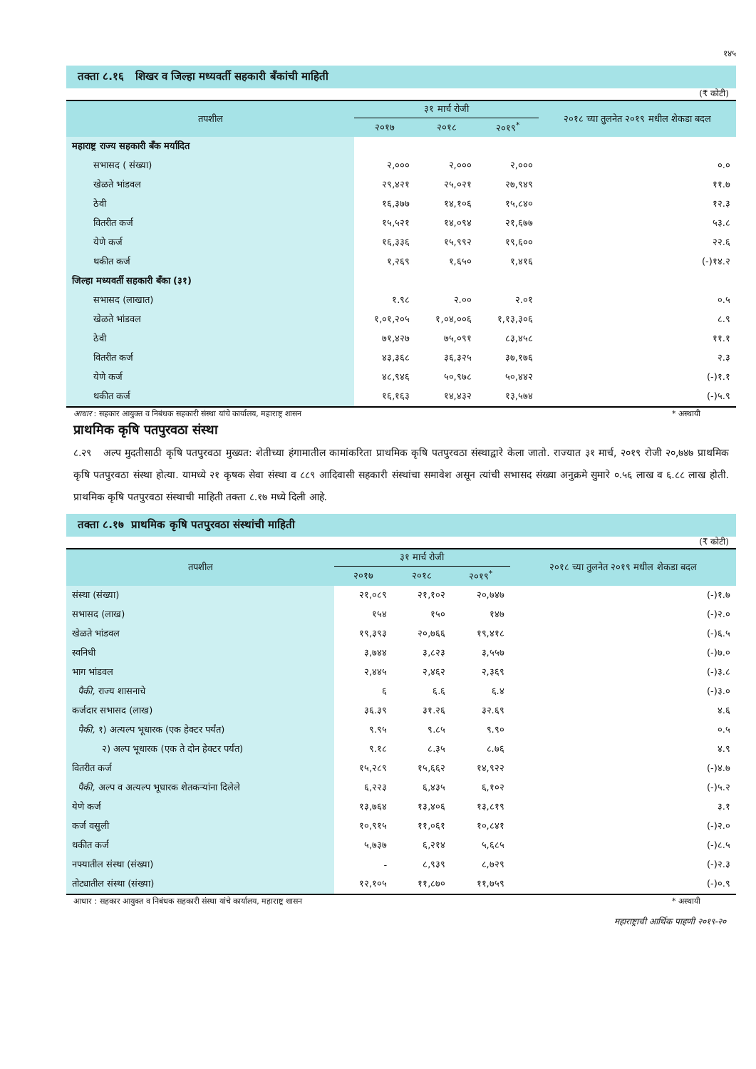१४५
तक्ता ८.१६ शिखर व जिल्हा मध्यवर्ती सहकारी बँकांची माहिती
(₹ कोटी)
| तपशील | ३१ मार्च रोजी | | | २०१८ च्या तुलनेत २०१९ मधील शेकडा बदल |
| --- | --- | --- | --- | --- |
| | २०१७ | २०१८ | २०१९<sup>*</sup> | |
| महाराष्ट्र राज्य सहकारी बँक मर्यादित | | | | |
| सभासद ( संख्या) | २,००० | २,००० | २,००० | ०.० |
| खेळते भांडवल | २९,४२१ | २५,०२१ | २७,९४९ | ११.७ |
| ठेवी | १६,३७७ | १४,१०६ | १५,८४० | १२.३ |
| वितरीत कर्ज | १५,५२१ | १४,०९४ | २१,६७७ | ५३.८ |
| येणे कर्ज | १६,३३६ | १५,९९२ | १९,६०० | २२.६ |
| थकीत कर्ज | १,२६९ | १,६५० | १,४१६ | (-)१४.२ |
| जिल्हा मध्यवर्ती सहकारी बँका (३१) | | | | |
| सभासद (लाखात) | १.९८ | २.०० | २.०१ | ०.५ |
| खेळते भांडवल | १,०१,२०५ | १,०४,००६ | १,१३,३०६ | ८.९ |
| ठेवी | ७१,४२७ | ७५,०९१ | ८३,४५८ | ११.१ |
| वितरीत कर्ज | ४३,३६८ | ३६,३२५ | ३७,१७६ | २.३ |
| येणे कर्ज | ४८,९४६ | ५०,९७८ | ५०,४४२ | (-)१.१ |
| थकीत कर्ज | १६,१६३ | १४,४३२ | १३,५७४ | (-)५.९ |
आधार : सहकार आयुक्त व निबंधक सहकारी संस्था यांचे कार्यालय, महाराष्ट्र शासन * अस्थायी
प्राथमिक कृषि पतपुरवठा संस्था
८.२९ अल्प मुदतीसाठी कृषि पतपुरवठा मुख्यत: शेतीच्या हंगामातील कामांकरिता प्राथमिक कृषि पतपुरवठा संस्थाद्वारे केला जातो. राज्यात ३१ मार्च, २०१९ रोजी २०,७४७ प्राथमिक कृषि पतपुरवठा संस्था होत्या. यामध्ये २१ कृषक सेवा संस्था व ८८९ आदिवासी सहकारी संस्थांचा समावेश असून त्यांची सभासद संख्या अनुक्रमे सुमारे ०.५६ लाख व ६.८८ लाख होती. प्राथमिक कृषि पतपुरवठा संस्थाची माहिती तक्ता ८.१७ मध्ये दिली आहे.
तक्ता ८.१७ प्राथमिक कृषि पतपुरवठा संस्थांची माहिती
(₹ कोटी)
| तपशील | ३१ मार्च रोजी | | | २०१८ च्या तुलनेत २०१९ मधील शेकडा बदल |
| --- | --- | --- | --- | --- |
| | २०१७ | २०१८ | २०१९<sup>*</sup> | |
| संस्था (संख्या) | २१,०८९ | २१,१०२ | २०,७४७ | (-)१.७ |
| सभासद (लाख) | १५४ | १५० | १४७ | (-)२.० |
| खेळते भांडवल | १९,३९३ | २०,७६६ | १९,४१८ | (-)६.५ |
| स्वनिधी | ३,७४४ | ३,८२३ | ३,५५७ | (-)७.० |
| भाग भांडवल | २,४४५ | २,४६२ | २,३६९ | (-)३.८ |
| पैकी, राज्य शासनाचे | ६ | ६.६ | ६.४ | (-)३.० |
| कर्जदार सभासद (लाख) | ३६.३९ | ३१.२६ | ३२.६९ | ४.६ |
| पैकी, १) अत्यल्प भूधारक (एक हेक्टर पर्यंत) | ९.९५ | ९.८५ | ९.९० | ०.५ |
| २) अल्प भूधारक (एक ते दोन हेक्टर पर्यंत) | ९.१८ | ८.३५ | ८.७६ | ४.९ |
| वितरीत कर्ज | १५,२८९ | १५,६६२ | १४,९२२ | (-)४.७ |
| पैकी, अल्प व अत्यल्प भूधारक शेतकऱ्यांना दिलेले | ६,२२३ | ६,४३५ | ६,१०२ | (-)५.२ |
| येणे कर्ज | १३,७६४ | १३,४०६ | १३,८१९ | ३.१ |
| कर्ज वसुली | १०,९१५ | ११,०६१ | १०,८४१ | (-)२.० |
| थकीत कर्ज | ५,७३७ | ६,२१४ | ५,६८५ | (-)८.५ |
| नफ्यातील संस्था (संख्या) | - | ८,९३९ | ८,७२९ | (-)२.३ |
| तोट्यातील संस्था (संख्या) | १२,१०५ | ११,८७० | ११,७५९ | (-)०.९ |
आधार : सहकार आयुक्त व निबंधक सहकारी संस्था यांचे कार्यालय, महाराष्ट्र शासन * अस्थायी
महाराष्ट्राची आर्थिक पाहणी २०१९-२०